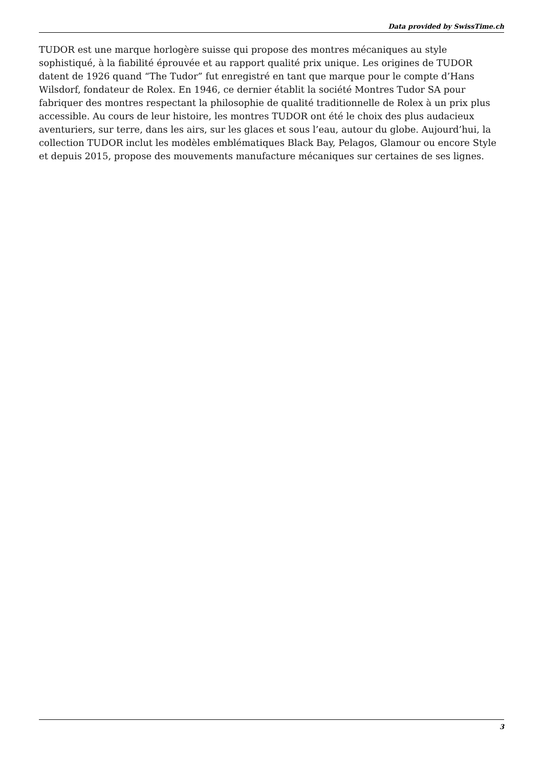Data provided by SwissTime.ch
TUDOR est une marque horlogère suisse qui propose des montres mécaniques au style sophistiqué, à la fiabilité éprouvée et au rapport qualité prix unique. Les origines de TUDOR datent de 1926 quand “The Tudor” fut enregistré en tant que marque pour le compte d’Hans Wilsdorf, fondateur de Rolex. En 1946, ce dernier établit la société Montres Tudor SA pour fabriquer des montres respectant la philosophie de qualité traditionnelle de Rolex à un prix plus accessible. Au cours de leur histoire, les montres TUDOR ont été le choix des plus audacieux aventuriers, sur terre, dans les airs, sur les glaces et sous l’eau, autour du globe. Aujourd’hui, la collection TUDOR inclut les modèles emblématiques Black Bay, Pelagos, Glamour ou encore Style et depuis 2015, propose des mouvements manufacture mécaniques sur certaines de ses lignes.
3